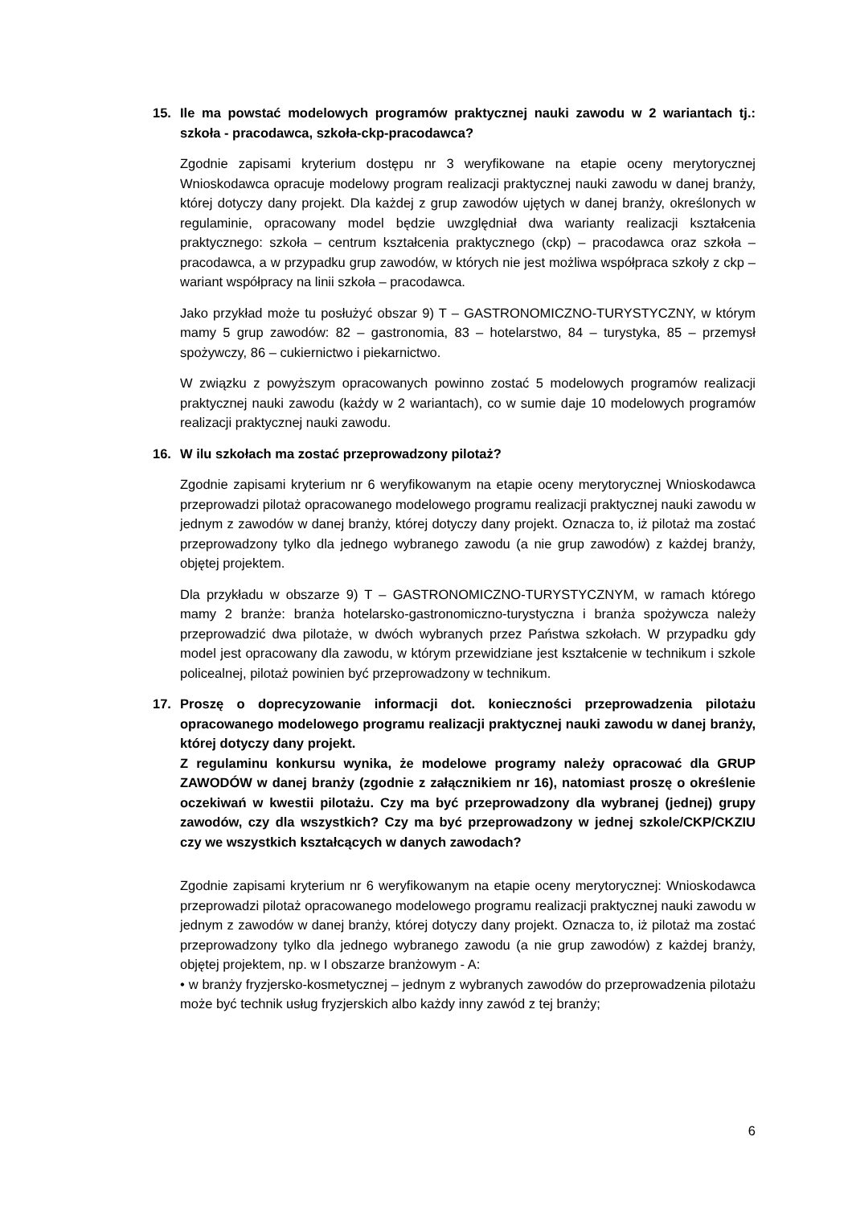15. Ile ma powstać modelowych programów praktycznej nauki zawodu w 2 wariantach tj.: szkoła - pracodawca, szkoła-ckp-pracodawca?
Zgodnie zapisami kryterium dostępu nr 3 weryfikowane na etapie oceny merytorycznej Wnioskodawca opracuje modelowy program realizacji praktycznej nauki zawodu w danej branży, której dotyczy dany projekt. Dla każdej z grup zawodów ujętych w danej branży, określonych w regulaminie, opracowany model będzie uwzględniał dwa warianty realizacji kształcenia praktycznego: szkoła – centrum kształcenia praktycznego (ckp) – pracodawca oraz szkoła – pracodawca, a w przypadku grup zawodów, w których nie jest możliwa współpraca szkoły z ckp – wariant współpracy na linii szkoła – pracodawca.
Jako przykład może tu posłużyć obszar 9) T – GASTRONOMICZNO-TURYSTYCZNY, w którym mamy 5 grup zawodów: 82 – gastronomia, 83 – hotelarstwo, 84 – turystyka, 85 – przemysł spożywczy, 86 – cukiernictwo i piekarnictwo.
W związku z powyższym opracowanych powinno zostać 5 modelowych programów realizacji praktycznej nauki zawodu (każdy w 2 wariantach), co w sumie daje 10 modelowych programów realizacji praktycznej nauki zawodu.
16. W ilu szkołach ma zostać przeprowadzony pilotaż?
Zgodnie zapisami kryterium nr 6 weryfikowanym na etapie oceny merytorycznej Wnioskodawca przeprowadzi pilotaż opracowanego modelowego programu realizacji praktycznej nauki zawodu w jednym z zawodów w danej branży, której dotyczy dany projekt. Oznacza to, iż pilotaż ma zostać przeprowadzony tylko dla jednego wybranego zawodu (a nie grup zawodów) z każdej branży, objętej projektem.
Dla przykładu w obszarze 9) T – GASTRONOMICZNO-TURYSTYCZNYM, w ramach którego mamy 2 branże: branża hotelarsko-gastronomiczno-turystyczna i branża spożywcza należy przeprowadzić dwa pilotaże, w dwóch wybranych przez Państwa szkołach. W przypadku gdy model jest opracowany dla zawodu, w którym przewidziane jest kształcenie w technikum i szkole policealnej, pilotaż powinien być przeprowadzony w technikum.
17. Proszę o doprecyzowanie informacji dot. konieczności przeprowadzenia pilotażu opracowanego modelowego programu realizacji praktycznej nauki zawodu w danej branży, której dotyczy dany projekt.
Z regulaminu konkursu wynika, że modelowe programy należy opracować dla GRUP ZAWODÓW w danej branży (zgodnie z załącznikiem nr 16), natomiast proszę o określenie oczekiwań w kwestii pilotażu. Czy ma być przeprowadzony dla wybranej (jednej) grupy zawodów, czy dla wszystkich? Czy ma być przeprowadzony w jednej szkole/CKP/CKZIU czy we wszystkich kształcących w danych zawodach?
Zgodnie zapisami kryterium nr 6 weryfikowanym na etapie oceny merytorycznej: Wnioskodawca przeprowadzi pilotaż opracowanego modelowego programu realizacji praktycznej nauki zawodu w jednym z zawodów w danej branży, której dotyczy dany projekt. Oznacza to, iż pilotaż ma zostać przeprowadzony tylko dla jednego wybranego zawodu (a nie grup zawodów) z każdej branży, objętej projektem, np. w I obszarze branżowym - A:
• w branży fryzjersko-kosmetycznej – jednym z wybranych zawodów do przeprowadzenia pilotażu może być technik usług fryzjerskich albo każdy inny zawód z tej branży;
6